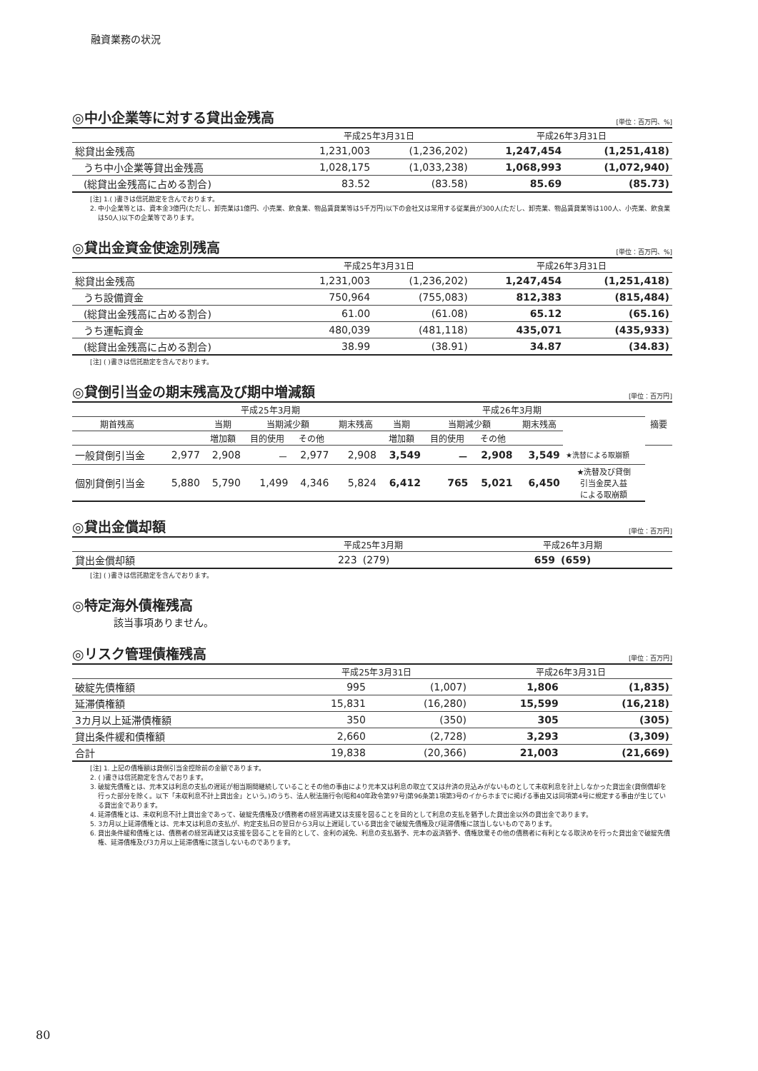融資業務の状況
◎中小企業等に対する貸出金残高 [単位：百万円、%]
| | 平成25年3月31日 | | 平成26年3月31日 | |
| --- | --- | --- | --- | --- |
| 総貸出金残高 | 1,231,003 | (1,236,202) | 1,247,454 | (1,251,418) |
| うち中小企業等貸出金残高 | 1,028,175 | (1,033,238) | 1,068,993 | (1,072,940) |
| (総貸出金残高に占める割合) | 83.52 | (83.58) | 85.69 | (85.73) |
[注] 1.( )書きは信託勘定を含んでおります。
2. 中小企業等とは、資本金3億円(ただし、卸売業は1億円、小売業、飲食業、物品賃貸業等は5千万円)以下の会社又は常用する従業員が300人(ただし、卸売業、物品賃貸業等は100人、小売業、飲食業は50人)以下の企業等であります。
◎貸出金資金使途別残高 [単位：百万円、%]
| | 平成25年3月31日 | | 平成26年3月31日 | |
| --- | --- | --- | --- | --- |
| 総貸出金残高 | 1,231,003 | (1,236,202) | 1,247,454 | (1,251,418) |
| うち設備資金 | 750,964 | (755,083) | 812,383 | (815,484) |
| (総貸出金残高に占める割合) | 61.00 | (61.08) | 65.12 | (65.16) |
| うち運転資金 | 480,039 | (481,118) | 435,071 | (435,933) |
| (総貸出金残高に占める割合) | 38.99 | (38.91) | 34.87 | (34.83) |
[注] ( )書きは信託勘定を含んでおります。
◎貸倒引当金の期末残高及び期中増減額 [単位：百万円]
| | 平成25年3月期 | | | | | 平成26年3月期 | | | | | 摘要 |
| --- | --- | --- | --- | --- | --- | --- | --- | --- | --- | --- | --- |
| 期首残高 | | 当期 | 当期減少額 | | 期末残高 | 当期 | 当期減少額 | | 期末残高 | | |
| | | 増加額 | 目的使用 | その他 | | 増加額 | 目的使用 | その他 | | | |
| 一般貸倒引当金 | 2,977 | 2,908 | － | 2,977 | 2,908 | 3,549 | － | 2,908 | 3,549 | ★洗替による取崩額 | |
| 個別貸倒引当金 | 5,880 | 5,790 | 1,499 | 4,346 | 5,824 | 6,412 | 765 | 5,021 | 6,450 | ★洗替及び貸倒 引当金戻入益 による取崩額 | |
◎貸出金償却額 [単位：百万円]
| | 平成25年3月期 | | 平成26年3月期 | |
| --- | --- | --- | --- | --- |
| 貸出金償却額 | 223 | (279) | 659 | (659) |
[注] ( )書きは信託勘定を含んでおります。
◎特定海外債権残高
該当事項ありません。
◎リスク管理債権残高 [単位：百万円]
| | 平成25年3月31日 | | 平成26年3月31日 | |
| --- | --- | --- | --- | --- |
| 破綻先債権額 | 995 | (1,007) | 1,806 | (1,835) |
| 延滞債権額 | 15,831 | (16,280) | 15,599 | (16,218) |
| 3カ月以上延滞債権額 | 350 | (350) | 305 | (305) |
| 貸出条件緩和債権額 | 2,660 | (2,728) | 3,293 | (3,309) |
| 合計 | 19,838 | (20,366) | 21,003 | (21,669) |
[注] 1. 上記の債権額は貸倒引当金控除前の金額であります。
2. ( )書きは信託勘定を含んでおります。
3. 破綻先債権とは、元本又は利息の支払の遅延が相当期間継続していることその他の事由により元本又は利息の取立て又は弁済の見込みがないものとして未収利息を計上しなかった貸出金(貸倒償却を行った部分を除く。以下「未収利息不計上貸出金」という。)のうち、法人税法施行令(昭和40年政令第97号)第96条第1項第3号のイからホまでに掲げる事由又は同項第4号に規定する事由が生じている貸出金であります。
4. 延滞債権とは、未収利息不計上貸出金であって、破綻先債権及び債務者の経営再建又は支援を図ることを目的として利息の支払を猶予した貸出金以外の貸出金であります。
5. 3カ月以上延滞債権とは、元本又は利息の支払が、約定支払日の翌日から3月以上遅延している貸出金で破綻先債権及び延滞債権に該当しないものであります。
6. 貸出条件緩和債権とは、債務者の経営再建又は支援を図ることを目的として、金利の減免、利息の支払猶予、元本の返済猶予、債権放棄その他の債務者に有利となる取決めを行った貸出金で破綻先債権、延滞債権及び3カ月以上延滞債権に該当しないものであります。
80